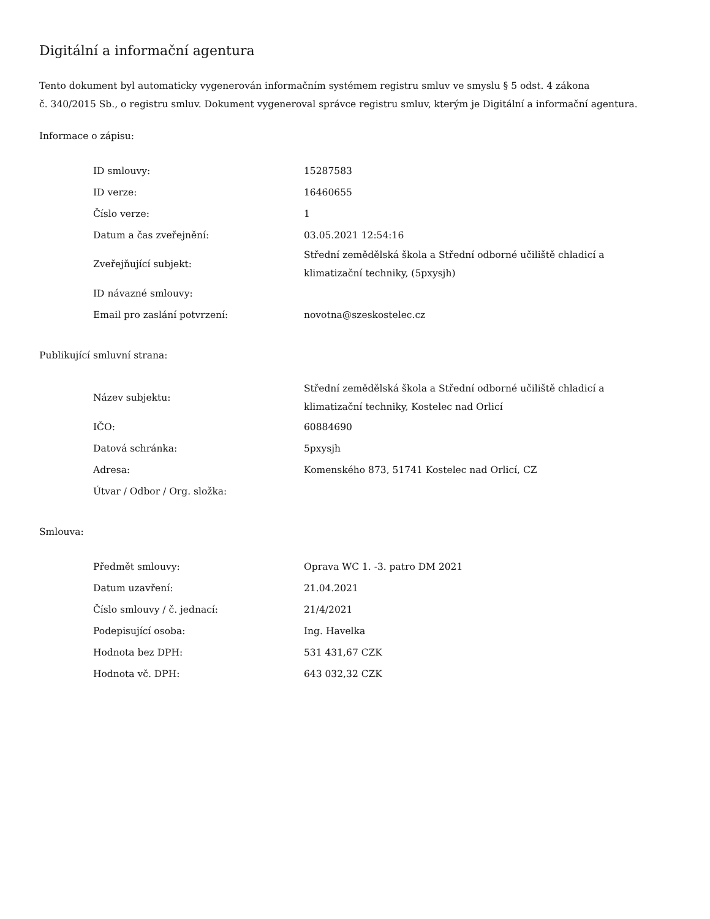Digitální a informační agentura
Tento dokument byl automaticky vygenerován informačním systémem registru smluv ve smyslu § 5 odst. 4 zákona
č. 340/2015 Sb., o registru smluv. Dokument vygeneroval správce registru smluv, kterým je Digitální a informační agentura.
Informace o zápisu:
| ID smlouvy: | 15287583 |
| ID verze: | 16460655 |
| Číslo verze: | 1 |
| Datum a čas zveřejnění: | 03.05.2021 12:54:16 |
| Zveřejňující subjekt: | Střední zemědělská škola a Střední odborné učiliště chladicí a klimatizační techniky, (5pxysjh) |
| ID návazné smlouvy: | |
| Email pro zaslání potvrzení: | novotna@szeskostelec.cz |
Publikující smluvní strana:
| Název subjektu: | Střední zemědělská škola a Střední odborné učiliště chladicí a klimatizační techniky, Kostelec nad Orlicí |
| IČO: | 60884690 |
| Datová schránka: | 5pxysjh |
| Adresa: | Komenského 873, 51741 Kostelec nad Orlicí, CZ |
| Útvar / Odbor / Org. složka: | |
Smlouva:
| Předmět smlouvy: | Oprava WC 1. -3. patro DM 2021 |
| Datum uzavření: | 21.04.2021 |
| Číslo smlouvy / č. jednací: | 21/4/2021 |
| Podepisující osoba: | Ing. Havelka |
| Hodnota bez DPH: | 531 431,67 CZK |
| Hodnota vč. DPH: | 643 032,32 CZK |